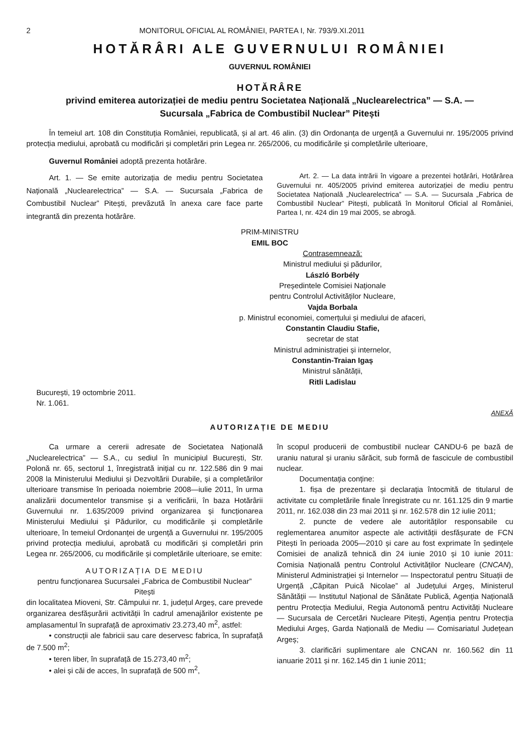2 MONITORUL OFICIAL AL ROMÂNIEI, PARTEA I, Nr. 793/9.XI.2011
HOTĂRÂRI ALE GUVERNULUI ROMÂNIEI
GUVERNUL ROMÂNIEI
HOTĂRÂRE
privind emiterea autorizației de mediu pentru Societatea Națională „Nuclearelectrica” — S.A. —
Sucursala „Fabrica de Combustibil Nuclear” Pitești
În temeiul art. 108 din Constituția României, republicată, și al art. 46 alin. (3) din Ordonanța de urgență a Guvernului nr. 195/2005 privind protecția mediului, aprobată cu modificări și completări prin Legea nr. 265/2006, cu modificările și completările ulterioare,
Guvernul României adoptă prezenta hotărâre.
Art. 1. — Se emite autorizația de mediu pentru Societatea Națională „Nuclearelectrica” — S.A. — Sucursala „Fabrica de Combustibil Nuclear” Pitești, prevăzută în anexa care face parte integrantă din prezenta hotărâre.
Art. 2. — La data intrării în vigoare a prezentei hotărâri, Hotărârea Guvernului nr. 405/2005 privind emiterea autorizației de mediu pentru Societatea Națională „Nuclearelectrica” — S.A. — Sucursala „Fabrica de Combustibil Nuclear” Pitești, publicată în Monitorul Oficial al României, Partea I, nr. 424 din 19 mai 2005, se abrogă.
PRIM-MINISTRU
EMIL BOC
Contrasemnează:
Ministrul mediului și pădurilor,
László Borbély
Președintele Comisiei Naționale
pentru Controlul Activităților Nucleare,
Vajda Borbala
p. Ministrul economiei, comerțului și mediului de afaceri,
Constantin Claudiu Stafie,
secretar de stat
Ministrul administrației și internelor,
Constantin-Traian Igaș
Ministrul sănătății,
Ritli Ladislau
București, 19 octombrie 2011.
Nr. 1.061.
ANEXĂ
AUTORIZAȚIE DE MEDIU
Ca urmare a cererii adresate de Societatea Națională „Nuclearelectrica” — S.A., cu sediul în municipiul București, Str. Polonă nr. 65, sectorul 1, înregistrată inițial cu nr. 122.586 din 9 mai 2008 la Ministerului Mediului și Dezvoltării Durabile, și a completărilor ulterioare transmise în perioada noiembrie 2008—iulie 2011, în urma analizării documentelor transmise și a verificării, în baza Hotărârii Guvernului nr. 1.635/2009 privind organizarea și funcționarea Ministerului Mediului și Pădurilor, cu modificările și completările ulterioare, în temeiul Ordonanței de urgență a Guvernului nr. 195/2005 privind protecția mediului, aprobată cu modificări și completări prin Legea nr. 265/2006, cu modificările și completările ulterioare, se emite:
AUTORIZAȚIA DE MEDIU
pentru funcționarea Sucursalei „Fabrica de Combustibil Nuclear” Pitești
din localitatea Mioveni, Str. Câmpului nr. 1, județul Argeș, care prevede organizarea desfășurării activității în cadrul amenajărilor existente pe amplasamentul în suprafață de aproximativ 23.273,40 m<sup>2</sup>, astfel:
• construcții ale fabricii sau care deservesc fabrica, în suprafață de 7.500 m<sup>2</sup>;
• teren liber, în suprafață de 15.273,40 m<sup>2</sup>;
• alei și căi de acces, în suprafață de 500 m<sup>2</sup>,
în scopul producerii de combustibil nuclear CANDU-6 pe bază de uraniu natural și uraniu sărăcit, sub formă de fascicule de combustibil nuclear.
Documentația conține:
1. fișa de prezentare și declarația întocmită de titularul de activitate cu completările finale înregistrate cu nr. 161.125 din 9 martie 2011, nr. 162.038 din 23 mai 2011 și nr. 162.578 din 12 iulie 2011;
2. puncte de vedere ale autorităților responsabile cu reglementarea anumitor aspecte ale activității desfășurate de FCN Pitești în perioada 2005—2010 și care au fost exprimate în ședințele Comisiei de analiză tehnică din 24 iunie 2010 și 10 iunie 2011: Comisia Națională pentru Controlul Activităților Nucleare (CNCAN), Ministerul Administrației și Internelor — Inspectoratul pentru Situații de Urgență „Căpitan Puică Nicolae” al Județului Argeș, Ministerul Sănătății — Institutul Național de Sănătate Publică, Agenția Națională pentru Protecția Mediului, Regia Autonomă pentru Activități Nucleare — Sucursala de Cercetări Nucleare Pitești, Agenția pentru Protecția Mediului Argeș, Garda Națională de Mediu — Comisariatul Județean Argeș;
3. clarificări suplimentare ale CNCAN nr. 160.562 din 11 ianuarie 2011 și nr. 162.145 din 1 iunie 2011;